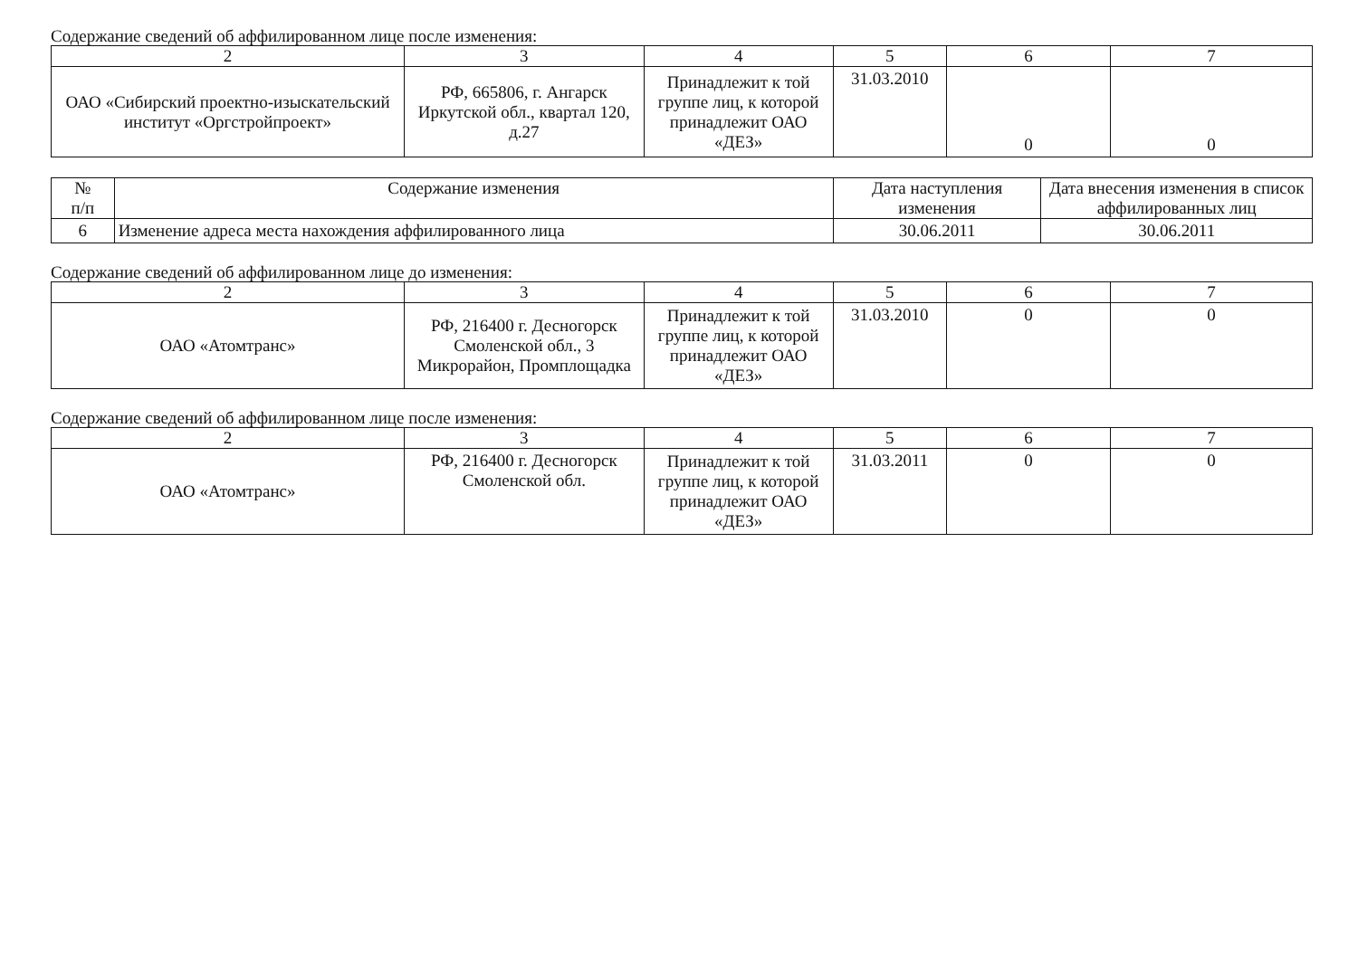Содержание сведений об аффилированном лице после изменения:
| 2 | 3 | 4 | 5 | 6 | 7 |
| --- | --- | --- | --- | --- | --- |
| ОАО «Сибирский проектно-изыскательский институт «Оргстройпроект» | РФ, 665806, г. Ангарск Иркутской обл., квартал 120, д.27 | Принадлежит к той группе лиц, к которой принадлежит ОАО «ДЕЗ» | 31.03.2010 | 0 | 0 |
| № п/п | Содержание изменения | Дата наступления изменения | Дата внесения изменения в список аффилированных лиц |
| --- | --- | --- | --- |
| 6 | Изменение адреса места нахождения аффилированного лица | 30.06.2011 | 30.06.2011 |
Содержание сведений об аффилированном лице до изменения:
| 2 | 3 | 4 | 5 | 6 | 7 |
| --- | --- | --- | --- | --- | --- |
| ОАО «Атомтранс» | РФ, 216400 г. Десногорск Смоленской обл., 3 Микрорайон, Промплощадка | Принадлежит к той группе лиц, к которой принадлежит ОАО «ДЕЗ» | 31.03.2010 | 0 | 0 |
Содержание сведений об аффилированном лице после изменения:
| 2 | 3 | 4 | 5 | 6 | 7 |
| --- | --- | --- | --- | --- | --- |
| ОАО «Атомтранс» | РФ, 216400 г. Десногорск Смоленской обл. | Принадлежит к той группе лиц, к которой принадлежит ОАО «ДЕЗ» | 31.03.2011 | 0 | 0 |